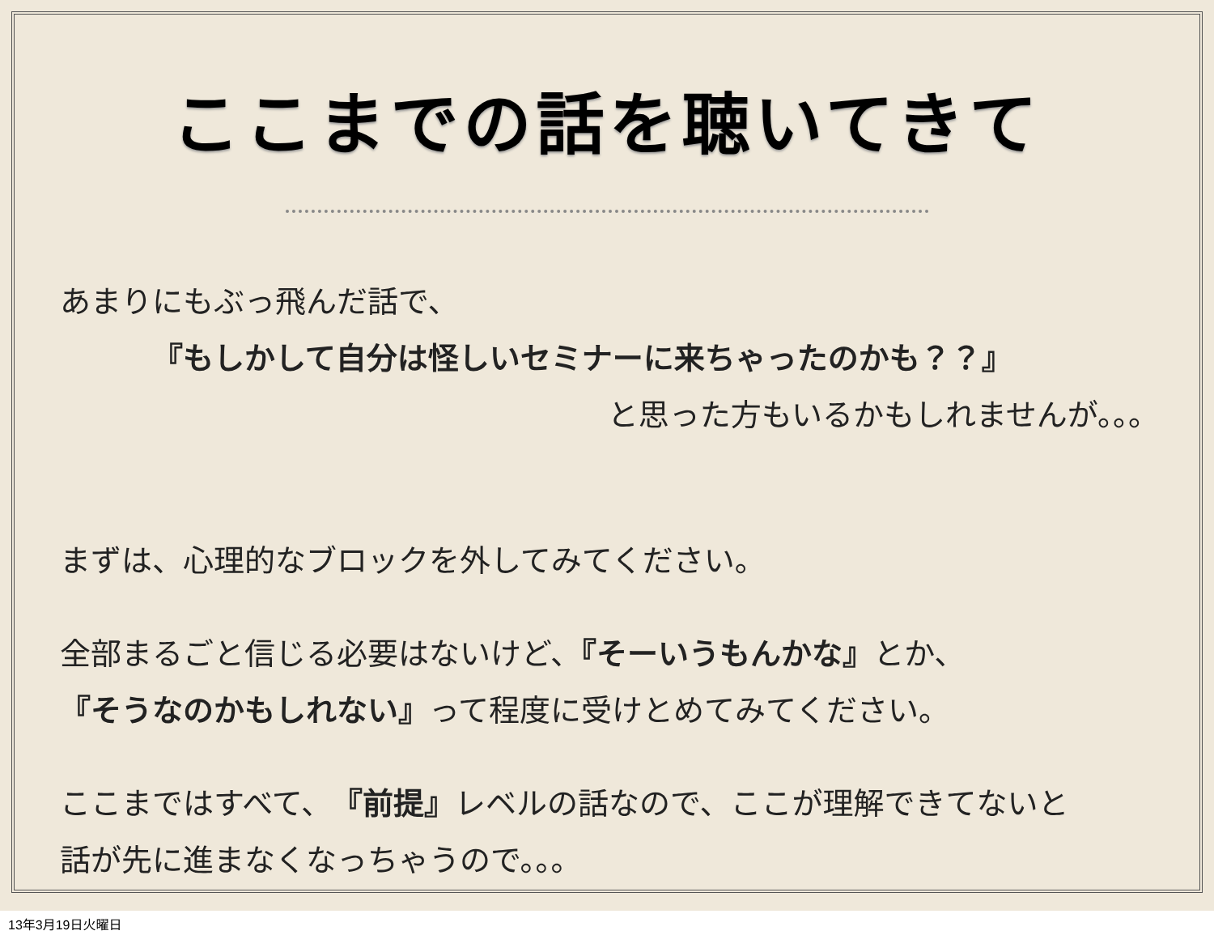ここまでの話を聴いてきて
あまりにもぶっ飛んだ話で、
『もしかして自分は怪しいセミナーに来ちゃったのかも？？』
と思った方もいるかもしれませんが。。。
まずは、心理的なブロックを外してみてください。
全部まるごと信じる必要はないけど、『そーいうもんかな』とか、
『そうなのかもしれない』って程度に受けとめてみてください。
ここまではすべて、『前提』レベルの話なので、ここが理解できてないと
話が先に進まなくなっちゃうので。。。
13年3月19日火曜日